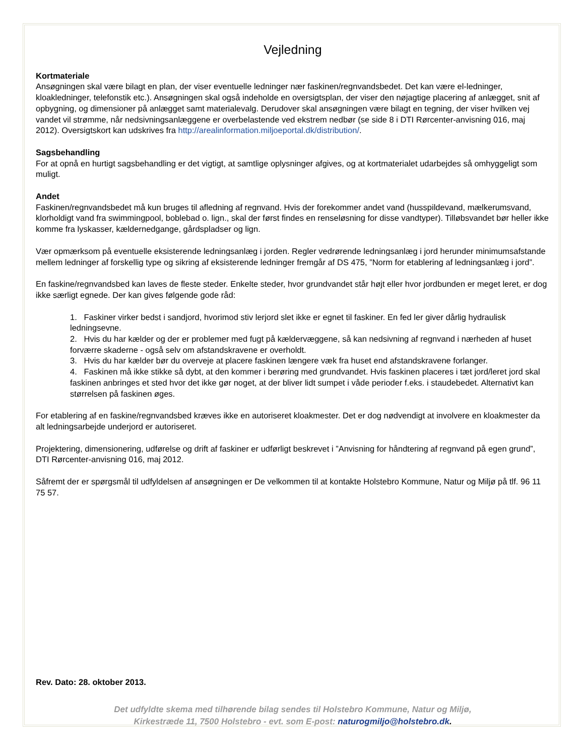Vejledning
Kortmateriale
Ansøgningen skal være bilagt en plan, der viser eventuelle ledninger nær faskinen/regnvandsbedet. Det kan være el-ledninger, kloakledninger, telefonstik etc.). Ansøgningen skal også indeholde en oversigtsplan, der viser den nøjagtige placering af anlægget, snit af opbygning, og dimensioner på anlægget samt materialevalg. Derudover skal ansøgningen være bilagt en tegning, der viser hvilken vej vandet vil strømme, når nedsivningsanlæggene er overbelastende ved ekstrem nedbør (se side 8 i DTI Rørcenter-anvisning 016, maj 2012). Oversigtskort kan udskrives fra http://arealinformation.miljoeportal.dk/distribution/.
Sagsbehandling
For at opnå en hurtigt sagsbehandling er det vigtigt, at samtlige oplysninger afgives, og at kortmaterialet udarbejdes så omhyggeligt som muligt.
Andet
Faskinen/regnvandsbedet må kun bruges til afledning af regnvand. Hvis der forekommer andet vand (husspildevand, mælkerumsvand, klorholdigt vand fra swimmingpool, boblebad o. lign., skal der først findes en renseløsning for disse vandtyper). Tilløbsvandet bør heller ikke komme fra lyskasser, kældernedgange, gårdspladser og lign.
Vær opmærksom på eventuelle eksisterende ledningsanlæg i jorden. Regler vedrørende ledningsanlæg i jord herunder minimumsafstande mellem ledninger af forskellig type og sikring af eksisterende ledninger fremgår af DS 475, ”Norm for etablering af ledningsanlæg i jord”.
En faskine/regnvandsbed kan laves de fleste steder. Enkelte steder, hvor grundvandet står højt eller hvor jordbunden er meget leret, er dog ikke særligt egnede. Der kan gives følgende gode råd:
1. Faskiner virker bedst i sandjord, hvorimod stiv lerjord slet ikke er egnet til faskiner. En fed ler giver dårlig hydraulisk ledningsevne.
2. Hvis du har kælder og der er problemer med fugt på kældervæggene, så kan nedsivning af regnvand i nærheden af huset forværre skaderne - også selv om afstandskravene er overholdt.
3. Hvis du har kælder bør du overveje at placere faskinen længere væk fra huset end afstandskravene forlanger.
4. Faskinen må ikke stikke så dybt, at den kommer i berøring med grundvandet. Hvis faskinen placeres i tæt jord/leret jord skal faskinen anbringes et sted hvor det ikke gør noget, at der bliver lidt sumpet i våde perioder f.eks. i staudebedet. Alternativt kan størrelsen på faskinen øges.
For etablering af en faskine/regnvandsbed kræves ikke en autoriseret kloakmester. Det er dog nødvendigt at involvere en kloakmester da alt ledningsarbejde underjord er autoriseret.
Projektering, dimensionering, udførelse og drift af faskiner er udførligt beskrevet i ”Anvisning for håndtering af regnvand på egen grund”, DTI Rørcenter-anvisning 016, maj 2012.
Såfremt der er spørgsmål til udfyldelsen af ansøgningen er De velkommen til at kontakte Holstebro Kommune, Natur og Miljø på tlf. 96 11 75 57.
Rev. Dato: 28. oktober 2013.
Det udfyldte skema med tilhørende bilag sendes til Holstebro Kommune, Natur og Miljø,
Kirkestræde 11, 7500 Holstebro - evt. som E-post: naturogmiljo@holstebro.dk.